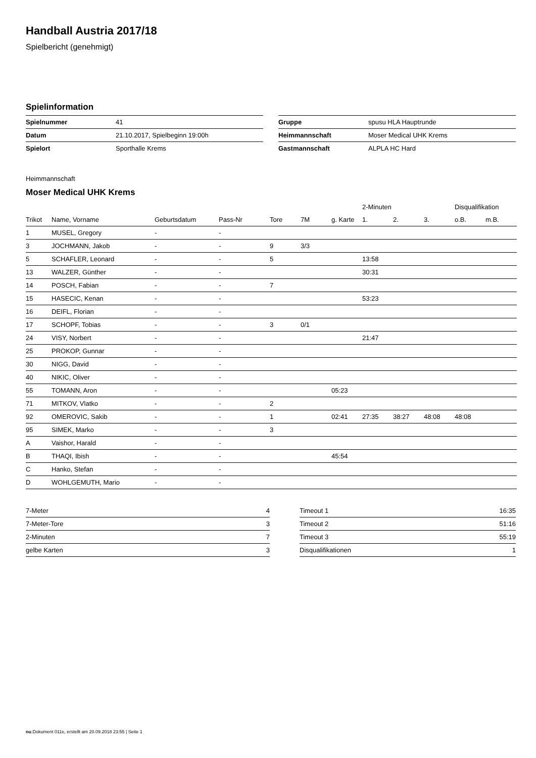Handball Austria 2017/18
Spielbericht (genehmigt)
Spielinformation
| Spielnummer | 41 |
| Datum | 21.10.2017, Spielbeginn 19:00h |
| Spielort | Sporthalle Krems |
| Gruppe | spusu HLA Hauptrunde |
| Heimmannschaft | Moser Medical UHK Krems |
| Gastmannschaft | ALPLA HC Hard |
Heimmannschaft
Moser Medical UHK Krems
| | | | | | | | 2-Minuten | | | Disqualifikation | |
| --- | --- | --- | --- | --- | --- | --- | --- | --- | --- | --- | --- |
| Trikot | Name, Vorname | Geburtsdatum | Pass-Nr | Tore | 7M | g. Karte | 1. | 2. | 3. | o.B. | m.B. |
| 1 | MUSEL, Gregory | - | - | | | | | | | | |
| 3 | JOCHMANN, Jakob | - | - | 9 | 3/3 | | | | | | |
| 5 | SCHAFLER, Leonard | - | - | 5 | | | 13:58 | | | | |
| 13 | WALZER, Günther | - | - | | | | 30:31 | | | | |
| 14 | POSCH, Fabian | - | - | 7 | | | | | | | |
| 15 | HASECIC, Kenan | - | - | | | | 53:23 | | | | |
| 16 | DEIFL, Florian | - | - | | | | | | | | |
| 17 | SCHOPF, Tobias | - | - | 3 | 0/1 | | | | | | |
| 24 | VISY, Norbert | - | - | | | | 21:47 | | | | |
| 25 | PROKOP, Gunnar | - | - | | | | | | | | |
| 30 | NIGG, David | - | - | | | | | | | | |
| 40 | NIKIC, Oliver | - | - | | | | | | | | |
| 55 | TOMANN, Aron | - | - | | | 05:23 | | | | | |
| 71 | MITKOV, Vlatko | - | - | 2 | | | | | | | |
| 92 | OMEROVIC, Sakib | - | - | 1 | | 02:41 | 27:35 | 38:27 | 48:08 | 48:08 | |
| 95 | SIMEK, Marko | - | - | 3 | | | | | | | |
| A | Vaishor, Harald | - | - | | | | | | | | |
| B | THAQI, Ibish | - | - | | | 45:54 | | | | | |
| C | Hanko, Stefan | - | - | | | | | | | | |
| D | WOHLGEMUTH, Mario | - | - | | | | | | | | |
| 7-Meter | 4 |
| 7-Meter-Tore | 3 |
| 2-Minuten | 7 |
| gelbe Karten | 3 |
| Timeout 1 | 16:35 |
| Timeout 2 | 51:16 |
| Timeout 3 | 55:19 |
| Disqualifikationen | 1 |
nu.Dokument 011e, erstellt am 20.09.2018 23:55 | Seite 1